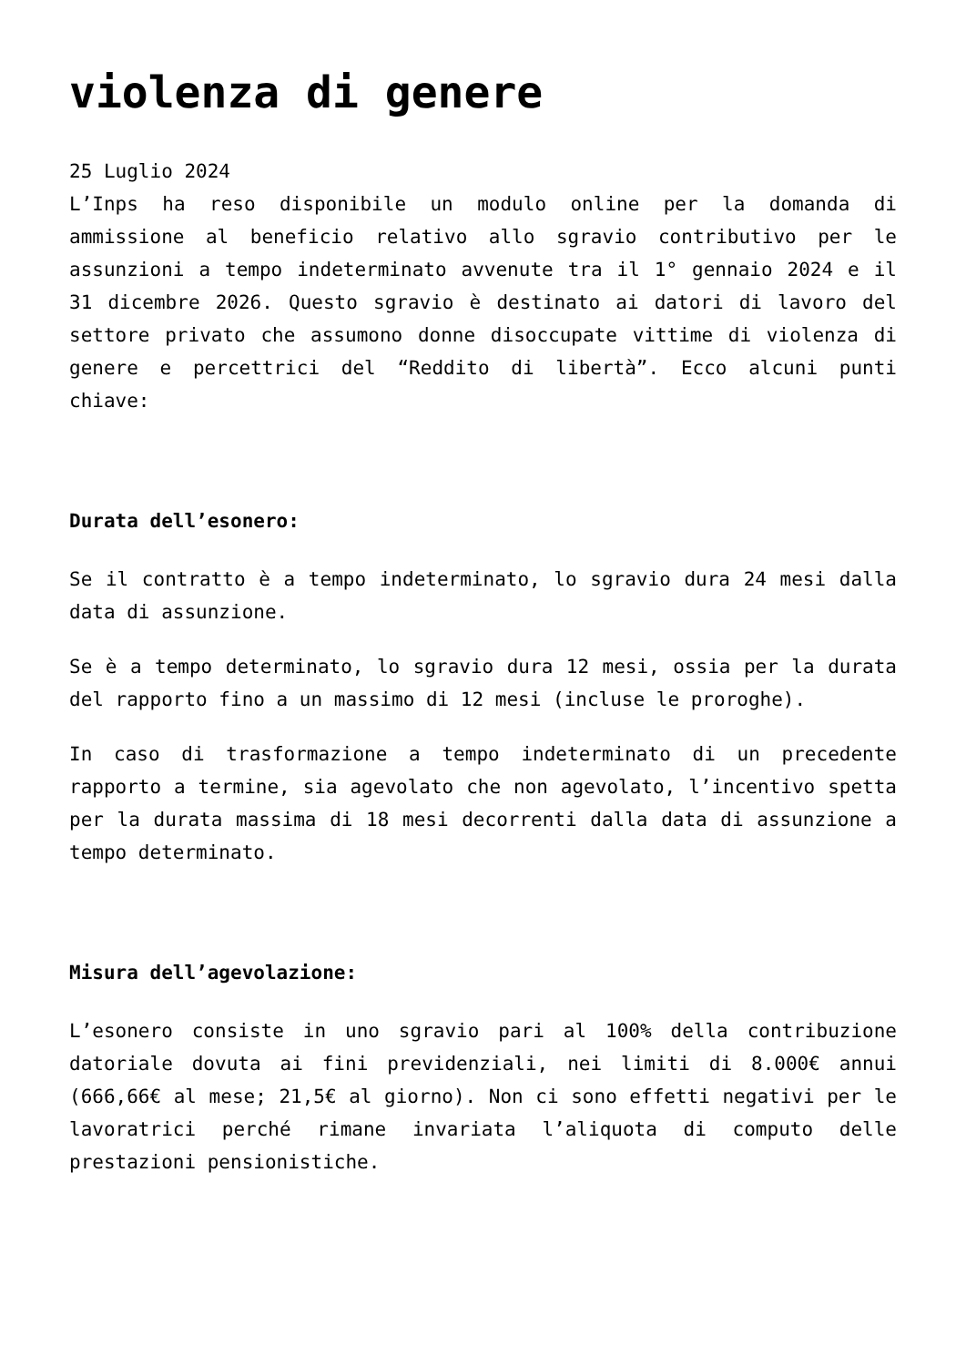violenza di genere
25 Luglio 2024
L’Inps ha reso disponibile un modulo online per la domanda di ammissione al beneficio relativo allo sgravio contributivo per le assunzioni a tempo indeterminato avvenute tra il 1° gennaio 2024 e il 31 dicembre 2026. Questo sgravio è destinato ai datori di lavoro del settore privato che assumono donne disoccupate vittime di violenza di genere e percettrici del “Reddito di libertà”. Ecco alcuni punti chiave:
Durata dell’esonero:
Se il contratto è a tempo indeterminato, lo sgravio dura 24 mesi dalla data di assunzione.
Se è a tempo determinato, lo sgravio dura 12 mesi, ossia per la durata del rapporto fino a un massimo di 12 mesi (incluse le proroghe).
In caso di trasformazione a tempo indeterminato di un precedente rapporto a termine, sia agevolato che non agevolato, l’incentivo spetta per la durata massima di 18 mesi decorrenti dalla data di assunzione a tempo determinato.
Misura dell’agevolazione:
L’esonero consiste in uno sgravio pari al 100% della contribuzione datoriale dovuta ai fini previdenziali, nei limiti di 8.000€ annui (666,66€ al mese; 21,5€ al giorno). Non ci sono effetti negativi per le lavoratrici perché rimane invariata l’aliquota di computo delle prestazioni pensionistiche.